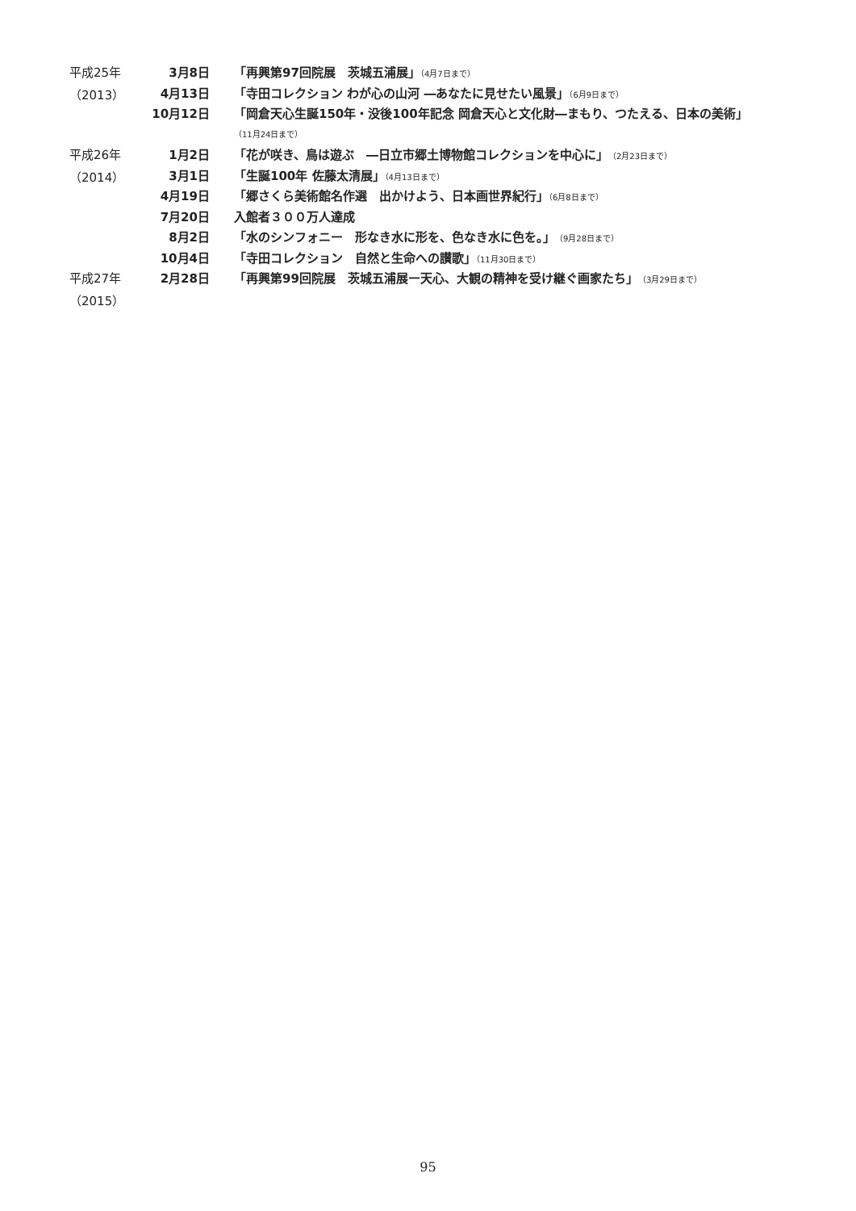平成25年 3月8日 「再興第97回院展　茨城五浦展」（4月7日まで）
（2013） 4月13日 「寺田コレクション わが心の山河 ―あなたに見せたい風景」（6月9日まで）
10月12日 「岡倉天心生誕150年・没後100年記念 岡倉天心と文化財―まもり、つたえる、日本の美術」
（11月24日まで）
平成26年 1月2日 「花が咲き、鳥は遊ぶ　―日立市郷土博物館コレクションを中心に」（2月23日まで）
（2014） 3月1日 「生誕100年 佐藤太清展」（4月13日まで）
4月19日 「郷さくら美術館名作選　出かけよう、日本画世界紀行」（6月8日まで）
7月20日 入館者３００万人達成
8月2日 「水のシンフォニー　形なき水に形を、色なき水に色を。」（9月28日まで）
10月4日 「寺田コレクション　自然と生命への讃歌」（11月30日まで）
平成27年 2月28日 「再興第99回院展　茨城五浦展ー天心、大観の精神を受け継ぐ画家たち」（3月29日まで）
（2015）
95